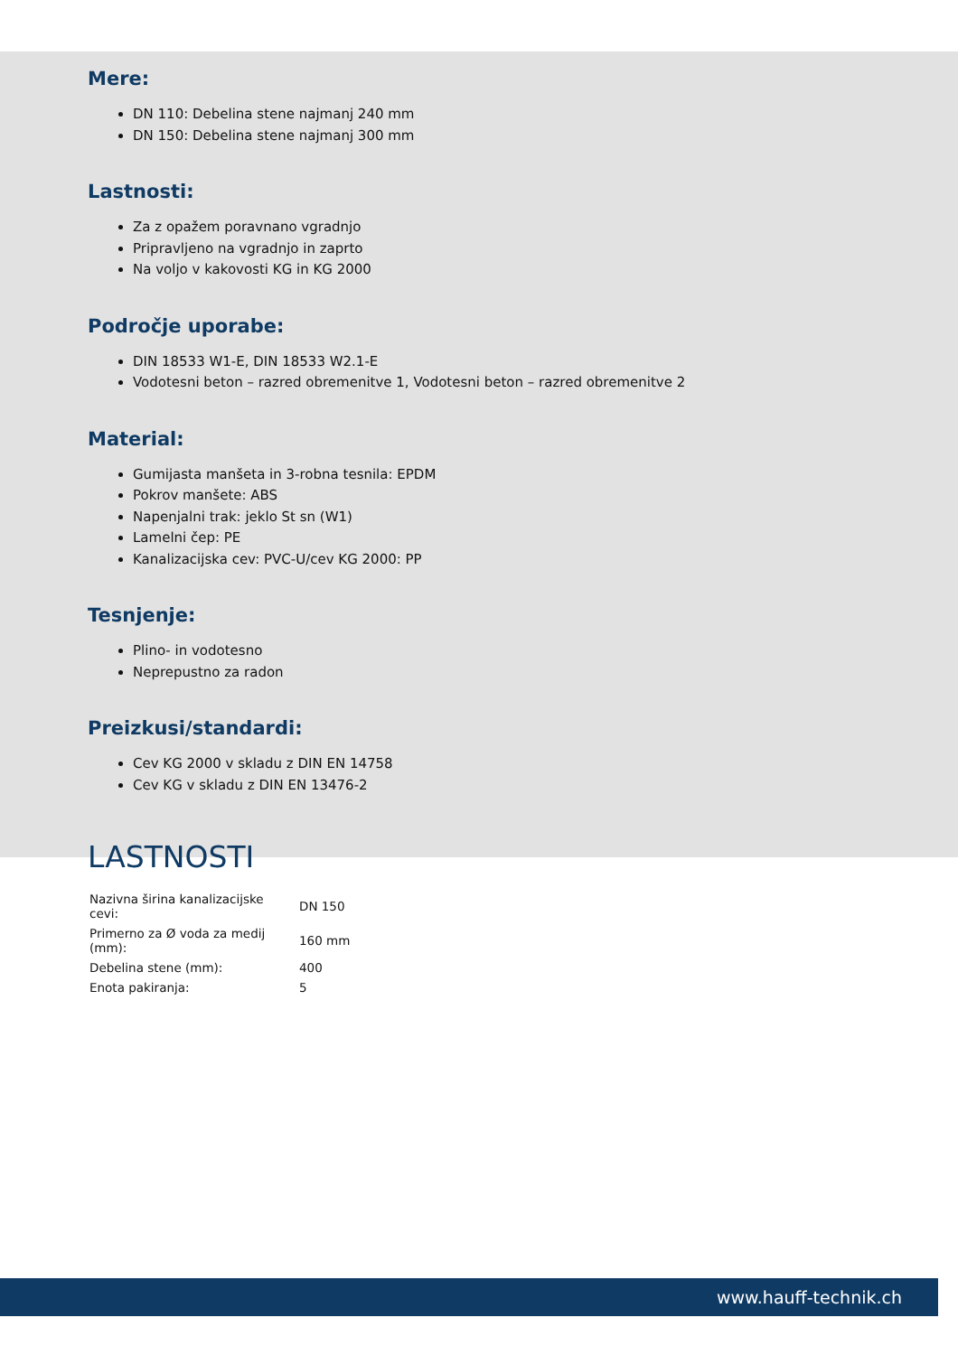Mere:
DN 110: Debelina stene najmanj 240 mm
DN 150: Debelina stene najmanj 300 mm
Lastnosti:
Za z opažem poravnano vgradnjo
Pripravljeno na vgradnjo in zaprto
Na voljo v kakovosti KG in KG 2000
Področje uporabe:
DIN 18533 W1-E, DIN 18533 W2.1-E
Vodotesni beton – razred obremenitve 1, Vodotesni beton – razred obremenitve 2
Material:
Gumijasta manšeta in 3-robna tesnila: EPDM
Pokrov manšete: ABS
Napenjalni trak: jeklo St sn (W1)
Lamelni čep: PE
Kanalizacijska cev: PVC-U/cev KG 2000: PP
Tesnjenje:
Plino- in vodotesno
Neprepustno za radon
Preizkusi/standardi:
Cev KG 2000 v skladu z DIN EN 14758
Cev KG v skladu z DIN EN 13476-2
LASTNOSTI
| Nazivna širina kanalizacijske cevi: | DN 150 |
| Primerno za Ø voda za medij (mm): | 160 mm |
| Debelina stene (mm): | 400 |
| Enota pakiranja: | 5 |
www.hauff-technik.ch